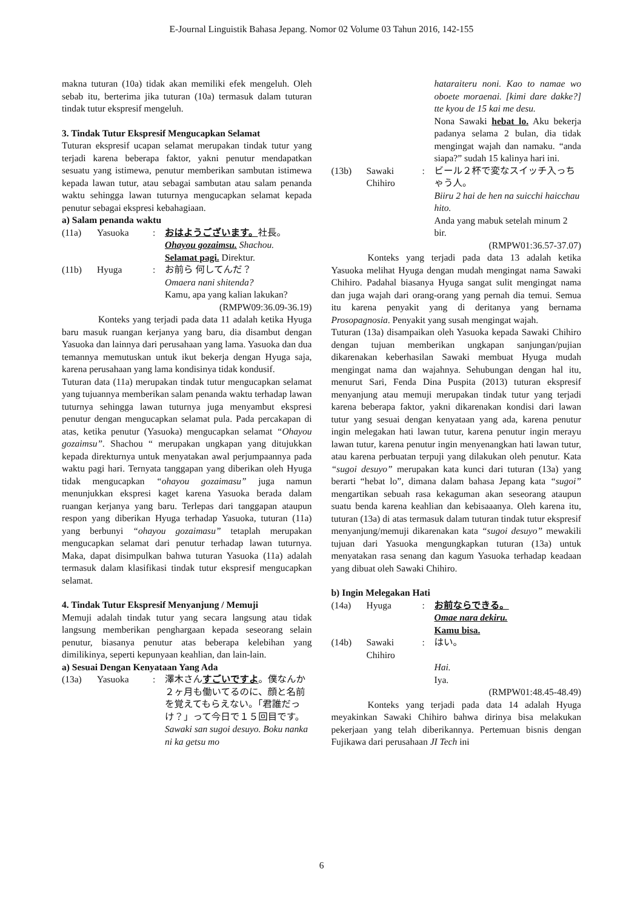E-Journal Linguistik Bahasa Jepang. Nomor 02 Volume 03 Tahun 2016, 142-155
makna tuturan (10a) tidak akan memiliki efek mengeluh. Oleh sebab itu, berterima jika tuturan (10a) termasuk dalam tuturan tindak tutur ekspresif mengeluh.
3. Tindak Tutur Ekspresif Mengucapkan Selamat
Tuturan ekspresif ucapan selamat merupakan tindak tutur yang terjadi karena beberapa faktor, yakni penutur mendapatkan sesuatu yang istimewa, penutur memberikan sambutan istimewa kepada lawan tutur, atau sebagai sambutan atau salam penanda waktu sehingga lawan tuturnya mengucapkan selamat kepada penutur sebagai ekspresi kebahagiaan.
a) Salam penanda waktu
| (11a) | Yasuoka | : | おはようございます。 社長。 Ohayou gozaimsu. Shachou. Selamat pagi. Direktur. |
| (11b) | Hyuga | : | お前ら 何してんだ？ Omaera nani shitenda? Kamu, apa yang kalian lakukan? |
(RMPW09:36.09-36.19)
Konteks yang terjadi pada data 11 adalah ketika Hyuga baru masuk ruangan kerjanya yang baru, dia disambut dengan Yasuoka dan lainnya dari perusahaan yang lama. Yasuoka dan dua temannya memutuskan untuk ikut bekerja dengan Hyuga saja, karena perusahaan yang lama kondisinya tidak kondusif.
Tuturan data (11a) merupakan tindak tutur mengucapkan selamat yang tujuannya memberikan salam penanda waktu terhadap lawan tuturnya sehingga lawan tuturnya juga menyambut ekspresi penutur dengan mengucapkan selamat pula. Pada percakapan di atas, ketika penutur (Yasuoka) mengucapkan selamat “Ohayou gozaimsu”. Shachou “ merupakan ungkapan yang ditujukkan kepada direkturnya untuk menyatakan awal perjumpaannya pada waktu pagi hari. Ternyata tanggapan yang diberikan oleh Hyuga tidak mengucapkan “ohayou gozaimasu” juga namun menunjukkan ekspresi kaget karena Yasuoka berada dalam ruangan kerjanya yang baru. Terlepas dari tanggapan ataupun respon yang diberikan Hyuga terhadap Yasuoka, tuturan (11a) yang berbunyi “ohayou gozaimasu” tetaplah merupakan mengucapkan selamat dari penutur terhadap lawan tuturnya. Maka, dapat disimpulkan bahwa tuturan Yasuoka (11a) adalah termasuk dalam klasifikasi tindak tutur ekspresif mengucapkan selamat.
4. Tindak Tutur Ekspresif Menyanjung / Memuji
Memuji adalah tindak tutur yang secara langsung atau tidak langsung memberikan penghargaan kepada seseorang selain penutur, biasanya penutur atas beberapa kelebihan yang dimilikinya, seperti kepunyaan keahlian, dan lain-lain.
a) Sesuai Dengan Kenyataan Yang Ada
| (13a) | Yasuoka | : | 澤木さん すごいですよ 。僕なんか２ヶ月も働いてるのに、顔と名前を覚えてもらえない。「君誰だっけ？」って今日で１５回目です。 Sawaki san sugoi desuyo. Boku nanka ni ka getsu mo |
| | | | hataraiteru noni. Kao to namae wo oboete moraenai. [kimi dare dakke?] tte kyou de 15 kai me desu. Nona Sawaki hebat lo. Aku bekerja padanya selama 2 bulan, dia tidak mengingat wajah dan namaku. “anda siapa?” sudah 15 kalinya hari ini. |
| (13b) | Sawaki Chihiro | : | ビール２杯で変なスイッチ入っちゃう人。 Biiru 2 hai de hen na suicchi haicchau hito. Anda yang mabuk setelah minum 2 bir. |
(RMPW01:36.57-37.07)
Konteks yang terjadi pada data 13 adalah ketika Yasuoka melihat Hyuga dengan mudah mengingat nama Sawaki Chihiro. Padahal biasanya Hyuga sangat sulit mengingat nama dan juga wajah dari orang-orang yang pernah dia temui. Semua itu karena penyakit yang di deritanya yang bernama Prosopagnosia. Penyakit yang susah mengingat wajah.
Tuturan (13a) disampaikan oleh Yasuoka kepada Sawaki Chihiro dengan tujuan memberikan ungkapan sanjungan/pujian dikarenakan keberhasilan Sawaki membuat Hyuga mudah mengingat nama dan wajahnya. Sehubungan dengan hal itu, menurut Sari, Fenda Dina Puspita (2013) tuturan ekspresif menyanjung atau memuji merupakan tindak tutur yang terjadi karena beberapa faktor, yakni dikarenakan kondisi dari lawan tutur yang sesuai dengan kenyataan yang ada, karena penutur ingin melegakan hati lawan tutur, karena penutur ingin merayu lawan tutur, karena penutur ingin menyenangkan hati lawan tutur, atau karena perbuatan terpuji yang dilakukan oleh penutur. Kata “sugoi desuyo” merupakan kata kunci dari tuturan (13a) yang berarti “hebat lo”, dimana dalam bahasa Jepang kata “sugoi” mengartikan sebuah rasa kekaguman akan seseorang ataupun suatu benda karena keahlian dan kebisaaanya. Oleh karena itu, tuturan (13a) di atas termasuk dalam tuturan tindak tutur ekspresif menyanjung/memuji dikarenakan kata “sugoi desuyo” mewakili tujuan dari Yasuoka mengungkapkan tuturan (13a) untuk menyatakan rasa senang dan kagum Yasuoka terhadap keadaan yang dibuat oleh Sawaki Chihiro.
b) Ingin Melegakan Hati
| (14a) | Hyuga | : | お前ならできる。 Omae nara dekiru. Kamu bisa. |
| (14b) | Sawaki Chihiro | : | はい。 Hai. Iya. |
(RMPW01:48.45-48.49)
Konteks yang terjadi pada data 14 adalah Hyuga meyakinkan Sawaki Chihiro bahwa dirinya bisa melakukan pekerjaan yang telah diberikannya. Pertemuan bisnis dengan Fujikawa dari perusahaan JI Tech ini
6